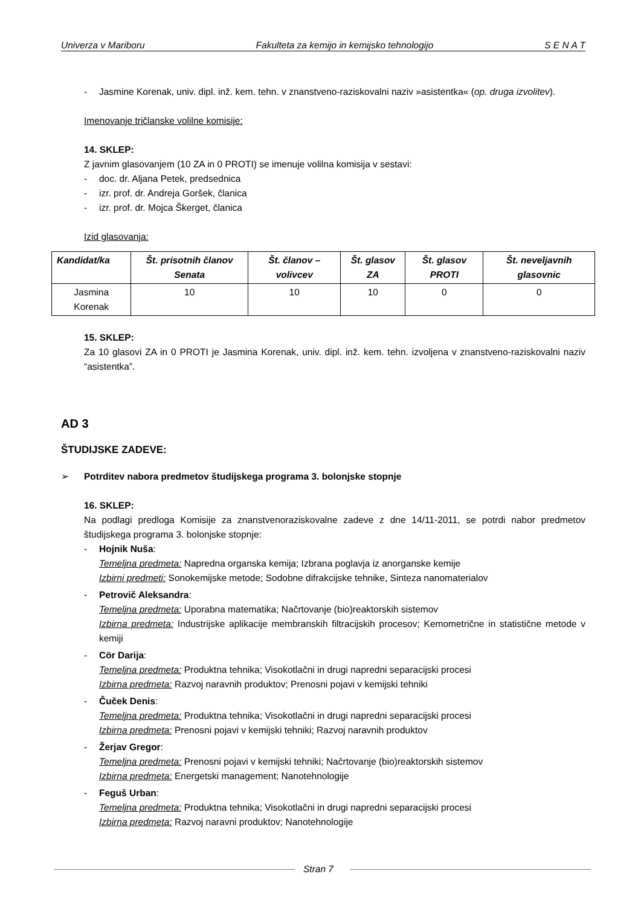Univerza v Mariboru Fakulteta za kemijo in kemijsko tehnologijo S E N A T
- Jasmine Korenak, univ. dipl. inž. kem. tehn. v znanstveno-raziskovalni naziv »asistentka« (op. druga izvolitev).
Imenovanje tričlanske volilne komisije:
14. SKLEP:
Z javnim glasovanjem (10 ZA in 0 PROTI) se imenuje volilna komisija v sestavi:
- doc. dr. Aljana Petek, predsednica
- izr. prof. dr. Andreja Goršek, članica
- izr. prof. dr. Mojca Škerget, članica
Izid glasovanja:
| Kandidat/ka | Št. prisotnih članov Senata | Št. članov – volivcev | Št. glasov ZA | Št. glasov PROTI | Št. neveljavnih glasovnic |
| --- | --- | --- | --- | --- | --- |
| Jasmina Korenak | 10 | 10 | 10 | 0 | 0 |
15. SKLEP:
Za 10 glasovi ZA in 0 PROTI je Jasmina Korenak, univ. dipl. inž. kem. tehn. izvoljena v znanstveno-raziskovalni naziv “asistentka”.
AD 3
ŠTUDIJSKE ZADEVE:
➢ Potrditev nabora predmetov študijskega programa 3. bolonjske stopnje
16. SKLEP:
Na podlagi predloga Komisije za znanstvenoraziskovalne zadeve z dne 14/11-2011, se potrdi nabor predmetov študijskega programa 3. bolonjske stopnje:
- Hojnik Nuša:
Temeljna predmeta: Napredna organska kemija; Izbrana poglavja iz anorganske kemije
Izbirni predmeti: Sonokemijske metode; Sodobne difrakcijske tehnike, Sinteza nanomaterialov
- Petrovič Aleksandra:
Temeljna predmeta: Uporabna matematika; Načrtovanje (bio)reaktorskih sistemov
Izbirna predmeta: Industrijske aplikacije membranskih filtracijskih procesov; Kemometrične in statistične metode v kemiji
- Cör Darija:
Temeljna predmeta: Produktna tehnika; Visokotlačni in drugi napredni separacijski procesi
Izbirna predmeta: Razvoj naravnih produktov; Prenosni pojavi v kemijski tehniki
- Čuček Denis:
Temeljna predmeta: Produktna tehnika; Visokotlačni in drugi napredni separacijski procesi
Izbirna predmeta: Prenosni pojavi v kemijski tehniki; Razvoj naravnih produktov
- Žerjav Gregor:
Temeljna predmeta: Prenosni pojavi v kemijski tehniki; Načrtovanje (bio)reaktorskih sistemov
Izbirna predmeta: Energetski management; Nanotehnologije
- Feguš Urban:
Temeljna predmeta: Produktna tehnika; Visokotlačni in drugi napredni separacijski procesi
Izbirna predmeta: Razvoj naravni produktov; Nanotehnologije
Stran 7